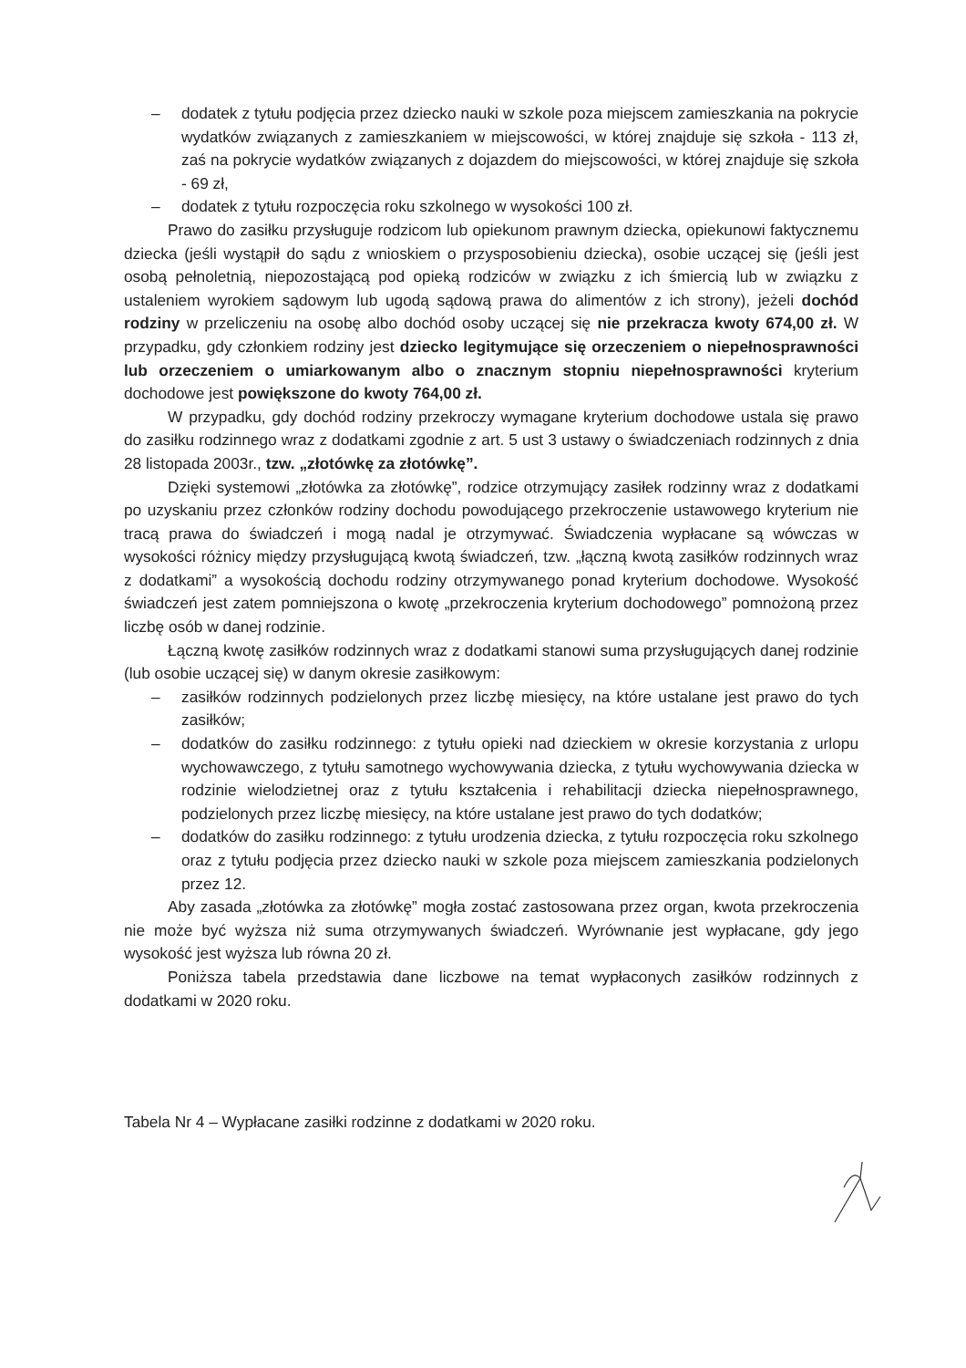– dodatek z tytułu podjęcia przez dziecko nauki w szkole poza miejscem zamieszkania na pokrycie wydatków związanych z zamieszkaniem w miejscowości, w której znajduje się szkoła - 113 zł, zaś na pokrycie wydatków związanych z dojazdem do miejscowości, w której znajduje się szkoła - 69 zł,
– dodatek z tytułu rozpoczęcia roku szkolnego w wysokości 100 zł.
Prawo do zasiłku przysługuje rodzicom lub opiekunom prawnym dziecka, opiekunowi faktycznemu dziecka (jeśli wystąpił do sądu z wnioskiem o przysposobieniu dziecka), osobie uczącej się (jeśli jest osobą pełnoletnią, niepozostającą pod opieką rodziców w związku z ich śmiercią lub w związku z ustaleniem wyrokiem sądowym lub ugodą sądową prawa do alimentów z ich strony), jeżeli dochód rodziny w przeliczeniu na osobę albo dochód osoby uczącej się nie przekracza kwoty 674,00 zł. W przypadku, gdy członkiem rodziny jest dziecko legitymujące się orzeczeniem o niepełnosprawności lub orzeczeniem o umiarkowanym albo o znacznym stopniu niepełnosprawności kryterium dochodowe jest powiększone do kwoty 764,00 zł.
W przypadku, gdy dochód rodziny przekroczy wymagane kryterium dochodowe ustala się prawo do zasiłku rodzinnego wraz z dodatkami zgodnie z art. 5 ust 3 ustawy o świadczeniach rodzinnych z dnia 28 listopada 2003r., tzw. „złotówkę za złotówkę”.
Dzięki systemowi „złotówka za złotówkę”, rodzice otrzymujący zasiłek rodzinny wraz z dodatkami po uzyskaniu przez członków rodziny dochodu powodującego przekroczenie ustawowego kryterium nie tracą prawa do świadczeń i mogą nadal je otrzymywać. Świadczenia wypłacane są wówczas w wysokości różnicy między przysługującą kwotą świadczeń, tzw. „łączną kwotą zasiłków rodzinnych wraz z dodatkami” a wysokością dochodu rodziny otrzymywanego ponad kryterium dochodowe. Wysokość świadczeń jest zatem pomniejszona o kwotę „przekroczenia kryterium dochodowego” pomnożoną przez liczbę osób w danej rodzinie.
Łączną kwotę zasiłków rodzinnych wraz z dodatkami stanowi suma przysługujących danej rodzinie (lub osobie uczącej się) w danym okresie zasiłkowym:
– zasiłków rodzinnych podzielonych przez liczbę miesięcy, na które ustalane jest prawo do tych zasiłków;
– dodatków do zasiłku rodzinnego: z tytułu opieki nad dzieckiem w okresie korzystania z urlopu wychowawczego, z tytułu samotnego wychowywania dziecka, z tytułu wychowywania dziecka w rodzinie wielodzietnej oraz z tytułu kształcenia i rehabilitacji dziecka niepełnosprawnego, podzielonych przez liczbę miesięcy, na które ustalane jest prawo do tych dodatków;
– dodatków do zasiłku rodzinnego: z tytułu urodzenia dziecka, z tytułu rozpoczęcia roku szkolnego oraz z tytułu podjęcia przez dziecko nauki w szkole poza miejscem zamieszkania podzielonych przez 12.
Aby zasada „złotówka za złotówkę” mogła zostać zastosowana przez organ, kwota przekroczenia nie może być wyższa niż suma otrzymywanych świadczeń. Wyrównanie jest wypłacane, gdy jego wysokość jest wyższa lub równa 20 zł.
Poniższa tabela przedstawia dane liczbowe na temat wypłaconych zasiłków rodzinnych z dodatkami w 2020 roku.
Tabela Nr 4 – Wypłacane zasiłki rodzinne z dodatkami w 2020 roku.